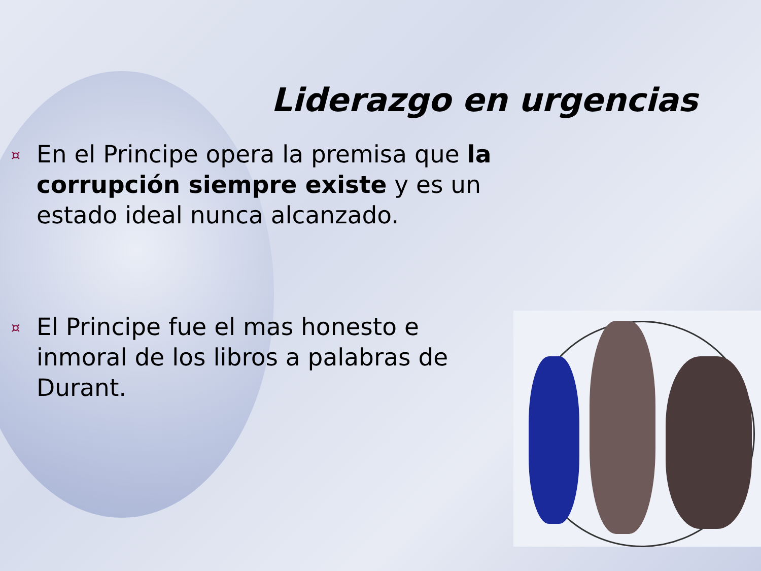Liderazgo en urgencias
¤
En el Principe opera la premisa que la corrupción siempre existe y es un estado ideal nunca alcanzado.
¤
El Principe fue el mas honesto e inmoral de los libros a palabras de Durant.